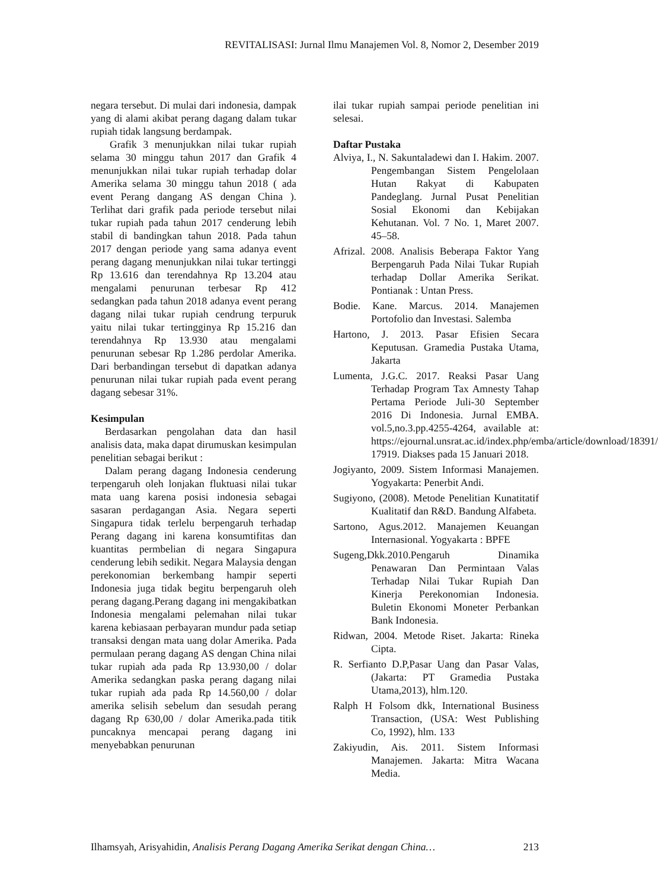REVITALISASI: Jurnal Ilmu Manajemen Vol. 8, Nomor 2, Desember 2019
negara tersebut. Di mulai dari indonesia, dampak yang di alami akibat perang dagang dalam tukar rupiah tidak langsung berdampak.
Grafik 3 menunjukkan nilai tukar rupiah selama 30 minggu tahun 2017 dan Grafik 4 menunjukkan nilai tukar rupiah terhadap dolar Amerika selama 30 minggu tahun 2018 ( ada event Perang dangang AS dengan China ). Terlihat dari grafik pada periode tersebut nilai tukar rupiah pada tahun 2017 cenderung lebih stabil di bandingkan tahun 2018. Pada tahun 2017 dengan periode yang sama adanya event perang dagang menunjukkan nilai tukar tertinggi Rp 13.616 dan terendahnya Rp 13.204 atau mengalami penurunan terbesar Rp 412 sedangkan pada tahun 2018 adanya event perang dagang nilai tukar rupiah cendrung terpuruk yaitu nilai tukar tertingginya Rp 15.216 dan terendahnya Rp 13.930 atau mengalami penurunan sebesar Rp 1.286 perdolar Amerika. Dari berbandingan tersebut di dapatkan adanya penurunan nilai tukar rupiah pada event perang dagang sebesar 31%.
Kesimpulan
Berdasarkan pengolahan data dan hasil analisis data, maka dapat dirumuskan kesimpulan penelitian sebagai berikut :
Dalam perang dagang Indonesia cenderung terpengaruh oleh lonjakan fluktuasi nilai tukar mata uang karena posisi indonesia sebagai sasaran perdagangan Asia. Negara seperti Singapura tidak terlelu berpengaruh terhadap Perang dagang ini karena konsumtifitas dan kuantitas permbelian di negara Singapura cenderung lebih sedikit. Negara Malaysia dengan perekonomian berkembang hampir seperti Indonesia juga tidak begitu berpengaruh oleh perang dagang.Perang dagang ini mengakibatkan Indonesia mengalami pelemahan nilai tukar karena kebiasaan perbayaran mundur pada setiap transaksi dengan mata uang dolar Amerika. Pada permulaan perang dagang AS dengan China nilai tukar rupiah ada pada Rp 13.930,00 / dolar Amerika sedangkan paska perang dagang nilai tukar rupiah ada pada Rp 14.560,00 / dolar amerika selisih sebelum dan sesudah perang dagang Rp 630,00 / dolar Amerika.pada titik puncaknya mencapai perang dagang ini menyebabkan penurunan
ilai tukar rupiah sampai periode penelitian ini selesai.
Daftar Pustaka
Alviya, I., N. Sakuntaladewi dan I. Hakim. 2007. Pengembangan Sistem Pengelolaan Hutan Rakyat di Kabupaten Pandeglang. Jurnal Pusat Penelitian Sosial Ekonomi dan Kebijakan Kehutanan. Vol. 7 No. 1, Maret 2007. 45–58.
Afrizal. 2008. Analisis Beberapa Faktor Yang Berpengaruh Pada Nilai Tukar Rupiah terhadap Dollar Amerika Serikat. Pontianak : Untan Press.
Bodie. Kane. Marcus. 2014. Manajemen Portofolio dan Investasi. Salemba
Hartono, J. 2013. Pasar Efisien Secara Keputusan. Gramedia Pustaka Utama, Jakarta
Lumenta, J.G.C. 2017. Reaksi Pasar Uang Terhadap Program Tax Amnesty Tahap Pertama Periode Juli-30 September 2016 Di Indonesia. Jurnal EMBA. vol.5,no.3.pp.4255-4264, available at: https://ejournal.unsrat.ac.id/index.php/emba/article/download/18391/ 17919. Diakses pada 15 Januari 2018.
Jogiyanto, 2009. Sistem Informasi Manajemen. Yogyakarta: Penerbit Andi.
Sugiyono, (2008). Metode Penelitian Kunatitatif Kualitatif dan R&D. Bandung Alfabeta.
Sartono, Agus.2012. Manajemen Keuangan Internasional. Yogyakarta : BPFE
Sugeng,Dkk.2010.Pengaruh Dinamika Penawaran Dan Permintaan Valas Terhadap Nilai Tukar Rupiah Dan Kinerja Perekonomian Indonesia. Buletin Ekonomi Moneter Perbankan Bank Indonesia.
Ridwan, 2004. Metode Riset. Jakarta: Rineka Cipta.
R. Serfianto D.P,Pasar Uang dan Pasar Valas,(Jakarta: PT Gramedia Pustaka Utama,2013), hlm.120.
Ralph H Folsom dkk, International Business Transaction, (USA: West Publishing Co, 1992), hlm. 133
Zakiyudin, Ais. 2011. Sistem Informasi Manajemen. Jakarta: Mitra Wacana Media.
Ilhamsyah, Arisyahidin, Analisis Perang Dagang Amerika Serikat dengan China… 213